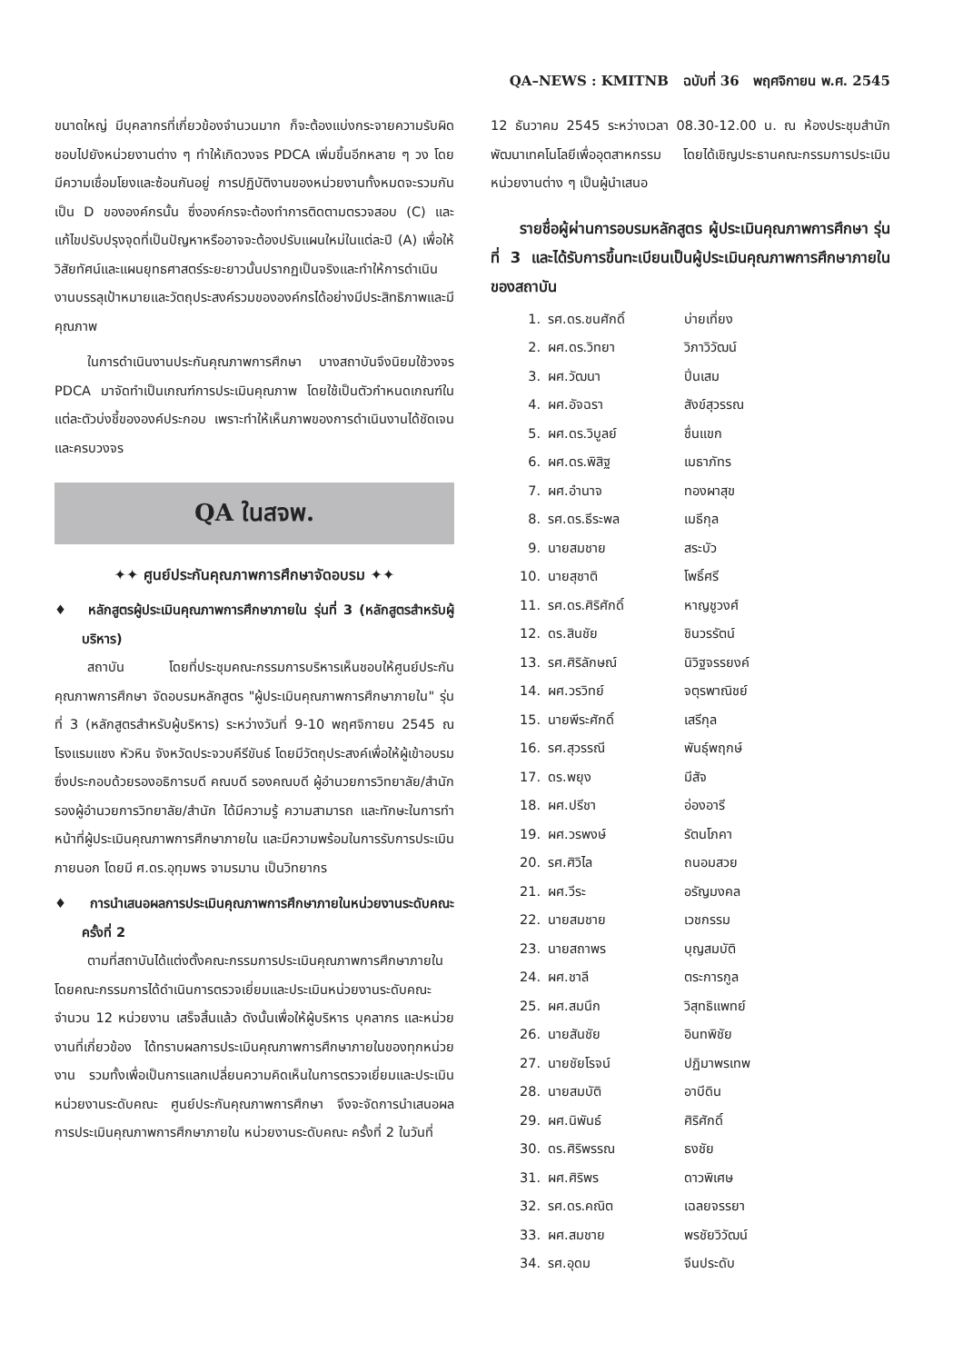QA–NEWS : KMITNB ฉบับที่ 36 พฤศจิกายน พ.ศ. 2545
ขนาดใหญ่ มีบุคลากรที่เกี่ยวข้องจำนวนมาก ก็จะต้องแบ่งกระจายความรับผิดชอบไปยังหน่วยงานต่าง ๆ ทำให้เกิดวงจร PDCA เพิ่มขึ้นอีกหลาย ๆ วง โดยมีความเชื่อมโยงและซ้อนกันอยู่ การปฏิบัติงานของหน่วยงานทั้งหมดจะรวมกันเป็น D ขององค์กรนั้น ซึ่งองค์กรจะต้องทำการติดตามตรวจสอบ (C) และแก้ไขปรับปรุงจุดที่เป็นปัญหาหรืออาจจะต้องปรับแผนใหม่ในแต่ละปี (A) เพื่อให้วิสัยทัศน์และแผนยุทธศาสตร์ระยะยาวนั้นปรากฏเป็นจริงและทำให้การดำเนินงานบรรลุเป้าหมายและวัตถุประสงค์รวมขององค์กรได้อย่างมีประสิทธิภาพและมีคุณภาพ
ในการดำเนินงานประกันคุณภาพการศึกษา บางสถาบันจึงนิยมใช้วงจร PDCA มาจัดทำเป็นเกณฑ์การประเมินคุณภาพ โดยใช้เป็นตัวกำหนดเกณฑ์ในแต่ละตัวบ่งชี้ขององค์ประกอบ เพราะทำให้เห็นภาพของการดำเนินงานได้ชัดเจน และครบวงจร
QA ในสจพ.
✦✦ ศูนย์ประกันคุณภาพการศึกษาจัดอบรม ✦✦
♦ หลักสูตรผู้ประเมินคุณภาพการศึกษาภายใน รุ่นที่ 3 (หลักสูตรสำหรับผู้บริหาร)
สถาบัน โดยที่ประชุมคณะกรรมการบริหารเห็นชอบให้ศูนย์ประกันคุณภาพการศึกษา จัดอบรมหลักสูตร "ผู้ประเมินคุณภาพการศึกษาภายใน" รุ่นที่ 3 (หลักสูตรสำหรับผู้บริหาร) ระหว่างวันที่ 9-10 พฤศจิกายน 2545 ณ โรงแรมแชง หัวหิน จังหวัดประจวบคีรีขันธ์ โดยมีวัตถุประสงค์เพื่อให้ผู้เข้าอบรม ซึ่งประกอบด้วยรองอธิการบดี คณบดี รองคณบดี ผู้อำนวยการวิทยาลัย/สำนัก รองผู้อำนวยการวิทยาลัย/สำนัก ได้มีความรู้ ความสามารถ และทักษะในการทำหน้าที่ผู้ประเมินคุณภาพการศึกษาภายใน และมีความพร้อมในการรับการประเมินภายนอก โดยมี ศ.ดร.อุทุมพร จามรมาน เป็นวิทยากร
♦ การนำเสนอผลการประเมินคุณภาพการศึกษาภายในหน่วยงานระดับคณะ ครั้งที่ 2
ตามที่สถาบันได้แต่งตั้งคณะกรรมการประเมินคุณภาพการศึกษาภายใน โดยคณะกรรมการได้ดำเนินการตรวจเยี่ยมและประเมินหน่วยงานระดับคณะ จำนวน 12 หน่วยงาน เสร็จสิ้นแล้ว ดังนั้นเพื่อให้ผู้บริหาร บุคลากร และหน่วยงานที่เกี่ยวข้อง ได้ทราบผลการประเมินคุณภาพการศึกษาภายในของทุกหน่วยงาน รวมทั้งเพื่อเป็นการแลกเปลี่ยนความคิดเห็นในการตรวจเยี่ยมและประเมินหน่วยงานระดับคณะ ศูนย์ประกันคุณภาพการศึกษา จึงจะจัดการนำเสนอผลการประเมินคุณภาพการศึกษาภายใน หน่วยงานระดับคณะ ครั้งที่ 2 ในวันที่
12 ธันวาคม 2545 ระหว่างเวลา 08.30-12.00 น. ณ ห้องประชุมสำนักพัฒนาเทคโนโลยีเพื่ออุตสาหกรรม โดยได้เชิญประธานคณะกรรมการประเมินหน่วยงานต่าง ๆ เป็นผู้นำเสนอ
รายชื่อผู้ผ่านการอบรมหลักสูตร ผู้ประเมินคุณภาพการศึกษา รุ่นที่ 3 และได้รับการขึ้นทะเบียนเป็นผู้ประเมินคุณภาพการศึกษาภายในของสถาบัน
| 1. | รศ.ดร.ชนศักดิ์ | บ่ายเที่ยง |
| 2. | ผศ.ดร.วิทยา | วิภาวิวัฒน์ |
| 3. | ผศ.วัฒนา | ปิ่นเสม |
| 4. | ผศ.อัจฉรา | สังข์สุวรรณ |
| 5. | ผศ.ดร.วิบูลย์ | ชื่นแขก |
| 6. | ผศ.ดร.พิสิฐ | เมธาภัทร |
| 7. | ผศ.อำนาจ | ทองผาสุข |
| 8. | รศ.ดร.ธีระพล | เมธีกุล |
| 9. | นายสมชาย | สระบัว |
| 10. | นายสุชาติ | โพธิ์ศรี |
| 11. | รศ.ดร.ศิริศักดิ์ | หาญชูวงศ์ |
| 12. | ดร.สินชัย | ชินวรรัตน์ |
| 13. | รศ.ศิริลักษณ์ | นิวิฐจรรยงค์ |
| 14. | ผศ.วรวิทย์ | จตุรพาณิชย์ |
| 15. | นายพีระศักดิ์ | เสรีกุล |
| 16. | รศ.สุวรรณี | พันธุ์พฤกษ์ |
| 17. | ดร.พยุง | มีสัจ |
| 18. | ผศ.ปรีชา | อ่องอารี |
| 19. | ผศ.วรพงษ์ | รัตนโภคา |
| 20. | รศ.ศิวิไล | ถนอมสวย |
| 21. | ผศ.วีระ | อรัญมงคล |
| 22. | นายสมชาย | เวชกรรม |
| 23. | นายสถาพร | บุญสมบัติ |
| 24. | ผศ.ชาลี | ตระการกูล |
| 25. | ผศ.สมนึก | วิสุทธิแพทย์ |
| 26. | นายสันชัย | อินทพิชัย |
| 27. | นายชัยโรจน์ | ปฏิมาพรเทพ |
| 28. | นายสมบัติ | อาบีดิน |
| 29. | ผศ.นิพันธ์ | ศิริศักดิ์ |
| 30. | ดร.ศิริพรรณ | ธงชัย |
| 31. | ผศ.ศิริพร | ดาวพิเศษ |
| 32. | รศ.ดร.คณิต | เฉลยจรรยา |
| 33. | ผศ.สมชาย | พรชัยวิวัฒน์ |
| 34. | รศ.อุดม | จีนประดับ |